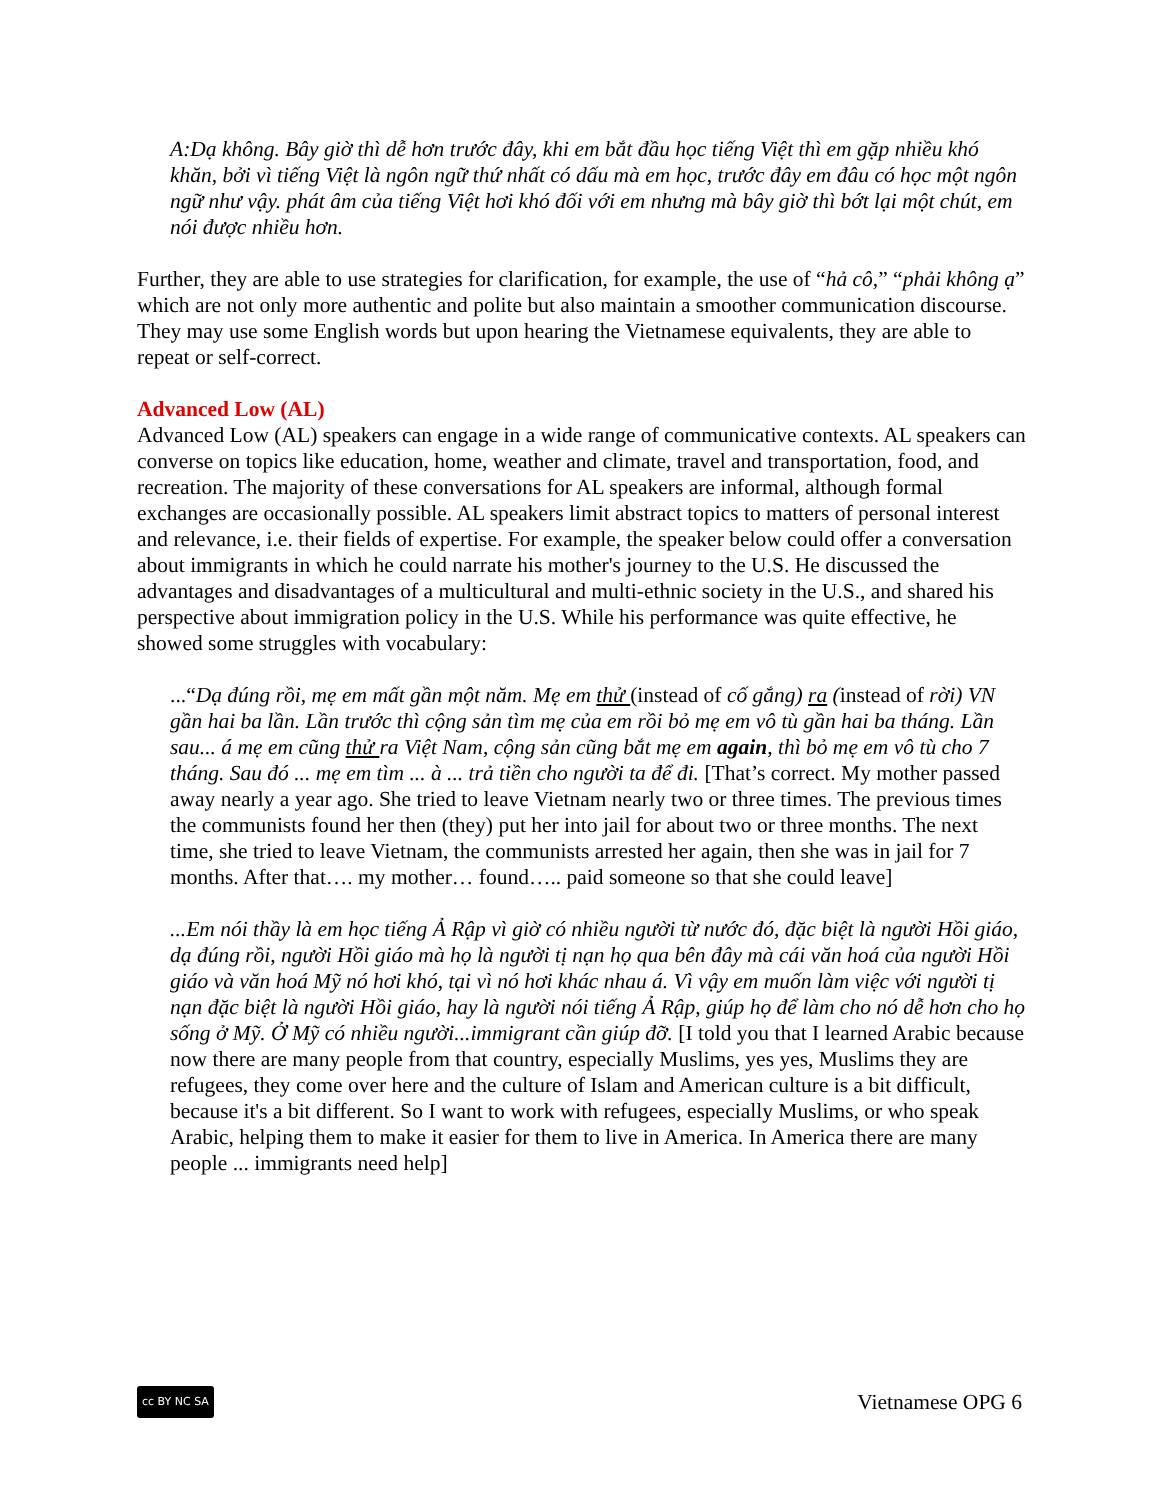A:Dạ không. Bây giờ thì dễ hơn trước đây, khi em bắt đầu học tiếng Việt thì em gặp nhiều khó khăn, bởi vì tiếng Việt là ngôn ngữ thứ nhất có dấu mà em học, trước đây em đâu có học một ngôn ngữ như vậy. phát âm của tiếng Việt hơi khó đối với em nhưng mà bây giờ thì bớt lại một chút, em nói được nhiều hơn.
Further, they are able to use strategies for clarification, for example, the use of “hả cô,” “phải không ạ” which are not only more authentic and polite but also maintain a smoother communication discourse. They may use some English words but upon hearing the Vietnamese equivalents, they are able to repeat or self-correct.
Advanced Low (AL)
Advanced Low (AL) speakers can engage in a wide range of communicative contexts. AL speakers can converse on topics like education, home, weather and climate, travel and transportation, food, and recreation. The majority of these conversations for AL speakers are informal, although formal exchanges are occasionally possible. AL speakers limit abstract topics to matters of personal interest and relevance, i.e. their fields of expertise. For example, the speaker below could offer a conversation about immigrants in which he could narrate his mother's journey to the U.S. He discussed the advantages and disadvantages of a multicultural and multi-ethnic society in the U.S., and shared his perspective about immigration policy in the U.S. While his performance was quite effective, he showed some struggles with vocabulary:
...“Dạ đúng rồi, mẹ em mất gần một năm. Mẹ em thử (instead of cố gắng) ra (instead of rời) VN gần hai ba lần. Lần trước thì cộng sản tìm mẹ của em rồi bỏ mẹ em vô tù gần hai ba tháng. Lần sau... á mẹ em cũng thử ra Việt Nam, cộng sản cũng bắt mẹ em again, thì bỏ mẹ em vô tù cho 7 tháng. Sau đó ... mẹ em tìm ... à ... trả tiền cho người ta để đi. [That’s correct. My mother passed away nearly a year ago. She tried to leave Vietnam nearly two or three times. The previous times the communists found her then (they) put her into jail for about two or three months. The next time, she tried to leave Vietnam, the communists arrested her again, then she was in jail for 7 months. After that…. my mother… found….. paid someone so that she could leave]
...Em nói thầy là em học tiếng Ả Rập vì giờ có nhiều người từ nước đó, đặc biệt là người Hồi giáo, dạ đúng rồi, người Hồi giáo mà họ là người tị nạn họ qua bên đây mà cái văn hoá của người Hồi giáo và văn hoá Mỹ nó hơi khó, tại vì nó hơi khác nhau á. Vì vậy em muốn làm việc với người tị nạn đặc biệt là người Hồi giáo, hay là người nói tiếng Ả Rập, giúp họ để làm cho nó dễ hơn cho họ sống ở Mỹ. Ở Mỹ có nhiều người...immigrant cần giúp đỡ. [I told you that I learned Arabic because now there are many people from that country, especially Muslims, yes yes, Muslims they are refugees, they come over here and the culture of Islam and American culture is a bit difficult, because it's a bit different. So I want to work with refugees, especially Muslims, or who speak Arabic, helping them to make it easier for them to live in America. In America there are many people ... immigrants need help]
cc BY NC SA Vietnamese OPG 6